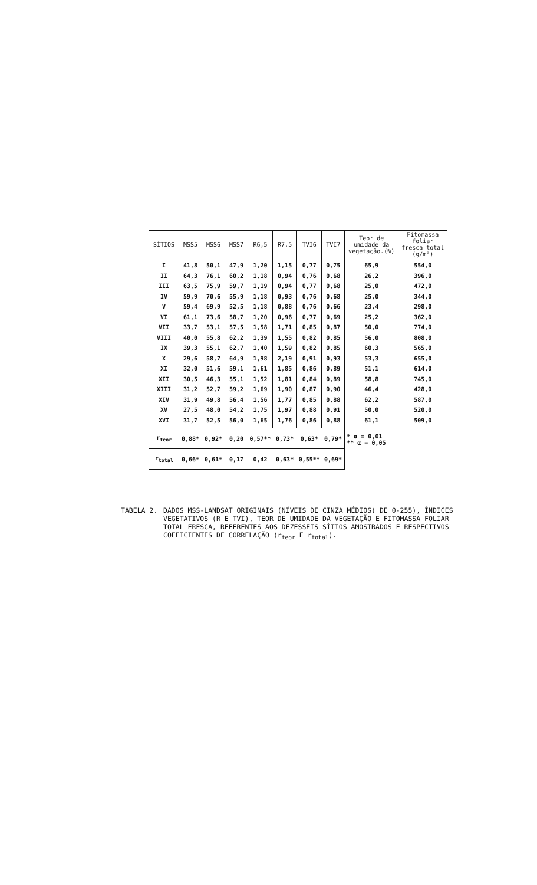| SÍTIOS | MSS5 | MSS6 | MSS7 | R6,5 | R7,5 | TVI6 | TVI7 | Teor de umidade da vegetação.(%) | Fitomassa foliar fresca total (g/m²) |
| --- | --- | --- | --- | --- | --- | --- | --- | --- | --- |
| I | 41,8 | 50,1 | 47,9 | 1,20 | 1,15 | 0,77 | 0,75 | 65,9 | 554,0 |
| II | 64,3 | 76,1 | 60,2 | 1,18 | 0,94 | 0,76 | 0,68 | 26,2 | 396,0 |
| III | 63,5 | 75,9 | 59,7 | 1,19 | 0,94 | 0,77 | 0,68 | 25,0 | 472,0 |
| IV | 59,9 | 70,6 | 55,9 | 1,18 | 0,93 | 0,76 | 0,68 | 25,0 | 344,0 |
| V | 59,4 | 69,9 | 52,5 | 1,18 | 0,88 | 0,76 | 0,66 | 23,4 | 298,0 |
| VI | 61,1 | 73,6 | 58,7 | 1,20 | 0,96 | 0,77 | 0,69 | 25,2 | 362,0 |
| VII | 33,7 | 53,1 | 57,5 | 1,58 | 1,71 | 0,85 | 0,87 | 50,0 | 774,0 |
| VIII | 40,0 | 55,8 | 62,2 | 1,39 | 1,55 | 0,82 | 0,85 | 56,0 | 808,0 |
| IX | 39,3 | 55,1 | 62,7 | 1,40 | 1,59 | 0,82 | 0,85 | 60,3 | 565,0 |
| X | 29,6 | 58,7 | 64,9 | 1,98 | 2,19 | 0,91 | 0,93 | 53,3 | 655,0 |
| XI | 32,0 | 51,6 | 59,1 | 1,61 | 1,85 | 0,86 | 0,89 | 51,1 | 614,0 |
| XII | 30,5 | 46,3 | 55,1 | 1,52 | 1,81 | 0,84 | 0,89 | 58,8 | 745,0 |
| XIII | 31,2 | 52,7 | 59,2 | 1,69 | 1,90 | 0,87 | 0,90 | 46,4 | 428,0 |
| XIV | 31,9 | 49,8 | 56,4 | 1,56 | 1,77 | 0,85 | 0,88 | 62,2 | 587,0 |
| XV | 27,5 | 48,0 | 54,2 | 1,75 | 1,97 | 0,88 | 0,91 | 50,0 | 520,0 |
| XVI | 31,7 | 52,5 | 56,0 | 1,65 | 1,76 | 0,86 | 0,88 | 61,1 | 509,0 |
| r<sub>teor</sub> | 0,88* | 0,92* | 0,20 | 0,57** | 0,73* | 0,63* | 0,79* | * α = 0,01 ** α = 0,05 | |
| r<sub>total</sub> | 0,66* | 0,61* | 0,17 | 0,42 | 0,63* | 0,55** | 0,69* | | |
TABELA 2. DADOS MSS-LANDSAT ORIGINAIS (NÍVEIS DE CINZA MÉDIOS) DE 0-255), ÍNDICES VEGETATIVOS (R E TVI), TEOR DE UMIDADE DA VEGETAÇÃO E FITOMASSA FOLIAR TOTAL FRESCA, REFERENTES AOS DEZESSEIS SÍTIOS AMOSTRADOS E RESPECTIVOS COEFICIENTES DE CORRELAÇÃO (r<sub>teor</sub> E r<sub>total</sub>).